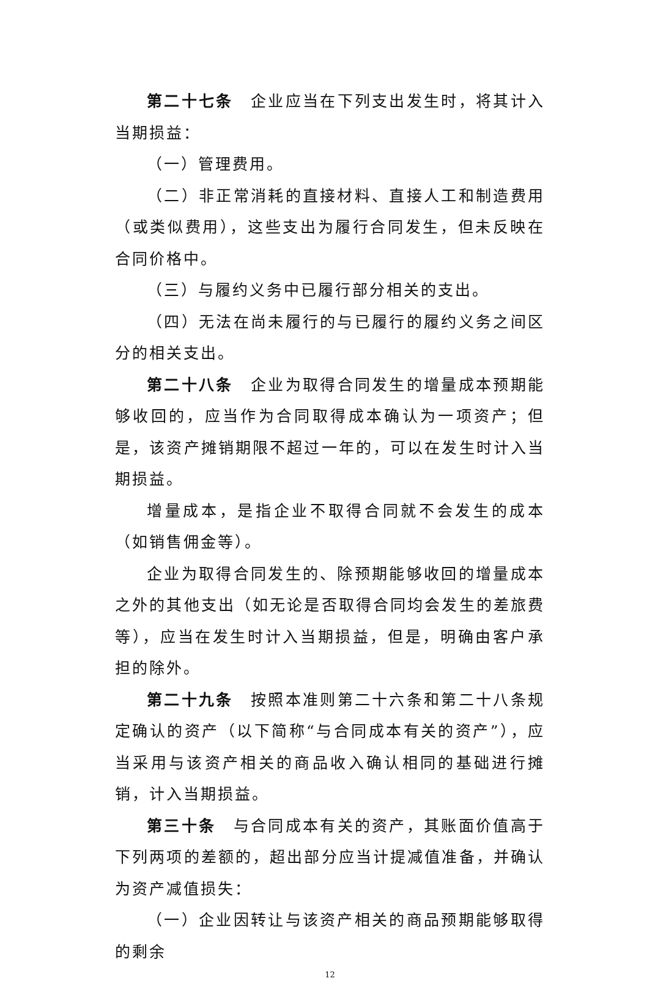第二十七条　企业应当在下列支出发生时，将其计入当期损益：
（一）管理费用。
（二）非正常消耗的直接材料、直接人工和制造费用（或类似费用），这些支出为履行合同发生，但未反映在合同价格中。
（三）与履约义务中已履行部分相关的支出。
（四）无法在尚未履行的与已履行的履约义务之间区分的相关支出。
第二十八条　企业为取得合同发生的增量成本预期能够收回的，应当作为合同取得成本确认为一项资产；但是，该资产摊销期限不超过一年的，可以在发生时计入当期损益。
增量成本，是指企业不取得合同就不会发生的成本（如销售佣金等）。
企业为取得合同发生的、除预期能够收回的增量成本之外的其他支出（如无论是否取得合同均会发生的差旅费等），应当在发生时计入当期损益，但是，明确由客户承担的除外。
第二十九条　按照本准则第二十六条和第二十八条规定确认的资产（以下简称“与合同成本有关的资产”），应当采用与该资产相关的商品收入确认相同的基础进行摊销，计入当期损益。
第三十条　与合同成本有关的资产，其账面价值高于下列两项的差额的，超出部分应当计提减值准备，并确认为资产减值损失：
（一）企业因转让与该资产相关的商品预期能够取得的剩余
12